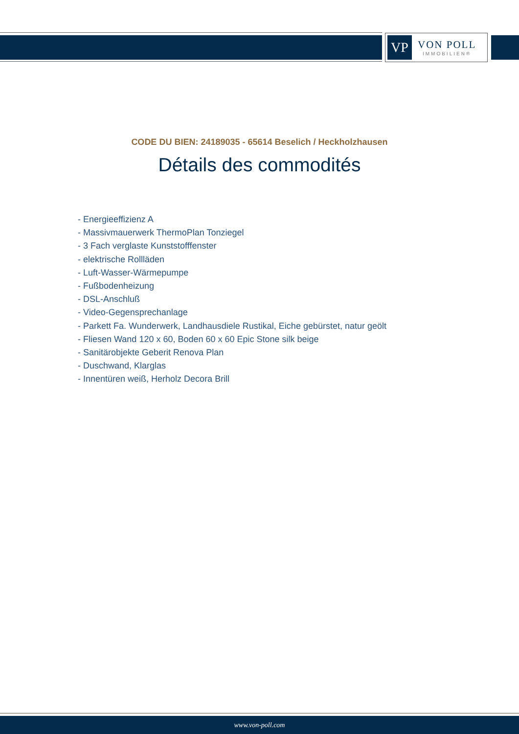VP
VON POLL
IMMOBILIEN®
CODE DU BIEN: 24189035 - 65614 Beselich / Heckholzhausen
Détails des commodités
- Energieeffizienz A
- Massivmauerwerk ThermoPlan Tonziegel
- 3 Fach verglaste Kunststofffenster
- elektrische Rollläden
- Luft-Wasser-Wärmepumpe
- Fußbodenheizung
- DSL-Anschluß
- Video-Gegensprechanlage
- Parkett Fa. Wunderwerk, Landhausdiele Rustikal, Eiche gebürstet, natur geölt
- Fliesen Wand 120 x 60, Boden 60 x 60 Epic Stone silk beige
- Sanitärobjekte Geberit Renova Plan
- Duschwand, Klarglas
- Innentüren weiß, Herholz Decora Brill
www.von-poll.com